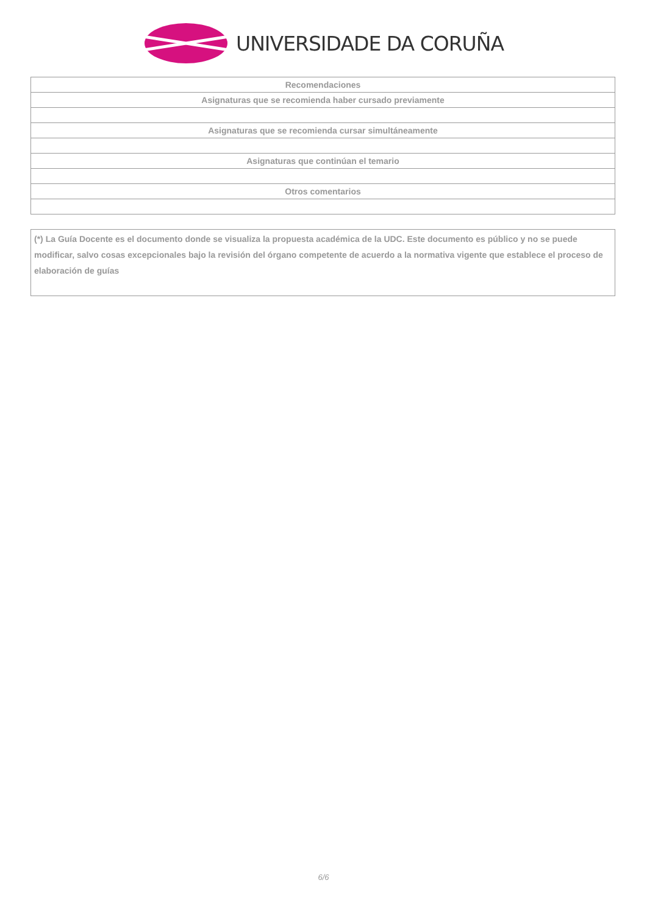UNIVERSIDADE DA CORUÑA
| Recomendaciones |
| --- |
| Asignaturas que se recomienda haber cursado previamente |
| Asignaturas que se recomienda cursar simultáneamente |
| Asignaturas que continúan el temario |
| Otros comentarios |
(*) La Guía Docente es el documento donde se visualiza la propuesta académica de la UDC. Este documento es público y no se puede modificar, salvo cosas excepcionales bajo la revisión del órgano competente de acuerdo a la normativa vigente que establece el proceso de elaboración de guías
6/6